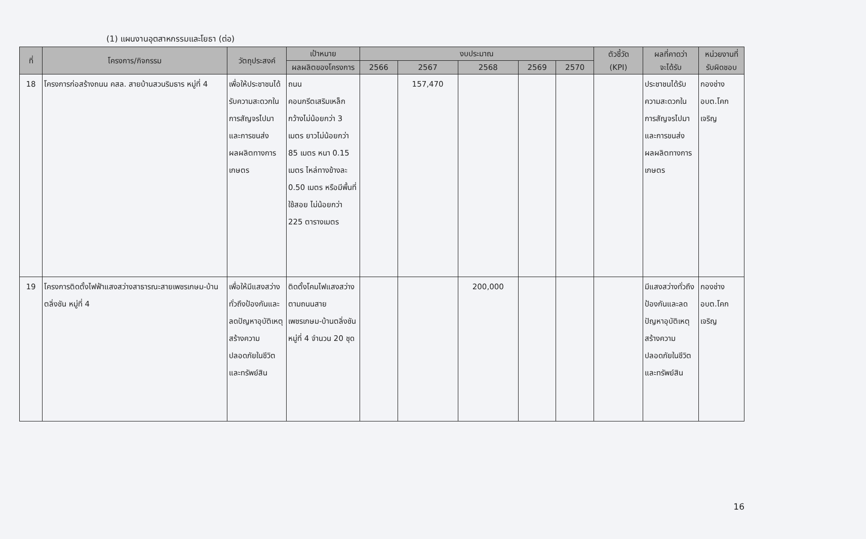(1) แผนงานอุตสาหกรรมและโยธา (ต่อ)
| ที่ | โครงการ/กิจกรรม | วัตถุประสงค์ | เป้าหมาย | งบประมาณ | | | | | ตัวชี้วัด (KPI) | ผลที่คาดว่า จะได้รับ | หน่วยงานที่ รับผิดชอบ |
| --- | --- | --- | --- | --- | --- | --- | --- | --- | --- | --- | --- |
| | | | ผลผลิตของโครงการ | 2566 | 2567 | 2568 | 2569 | 2570 | | | |
| 18 | โครงการก่อสร้างถนน คสล. สายบ้านสวนริมธาร หมู่ที่ 4 | เพื่อให้ประชาชนได้รับความสะดวกในการสัญจรไปมาและการขนส่งผลผลิตทางการเกษตร | ถนนคอนกรีตเสริมเหล็กกว้างไม่น้อยกว่า 3 เมตร ยาวไม่น้อยกว่า 85 เมตร หนา 0.15 เมตร ไหล่ทางข้างละ 0.50 เมตร หรือมีพื้นที่ใช้สอย ไม่น้อยกว่า 225 ตารางเมตร | | 157,470 | | | | | ประชาชนได้รับความสะดวกในการสัญจรไปมาและการขนส่งผลผลิตทางการเกษตร | กองช่าง อบต.โคกเจริญ |
| 19 | โครงการติดตั้งไฟฟ้าแสงสว่างสาธารณะสายเพชรเกษม-บ้านตลิ่งชัน หมู่ที่ 4 | เพื่อให้มีแสงสว่างทั่วถึงป้องกันและลดปัญหาอุบัติเหตุสร้างความปลอดภัยในชีวิตและทรัพย์สิน | ติดตั้งโคมไฟแสงสว่างตามถนนสายเพชรเกษม-บ้านตลิ่งชัน หมู่ที่ 4 จำนวน 20 ชุด | | | 200,000 | | | | มีแสงสว่างทั่วถึงป้องกันและลดปัญหาอุบัติเหตุสร้างความปลอดภัยในชีวิตและทรัพย์สิน | กองช่าง อบต.โคกเจริญ |
16